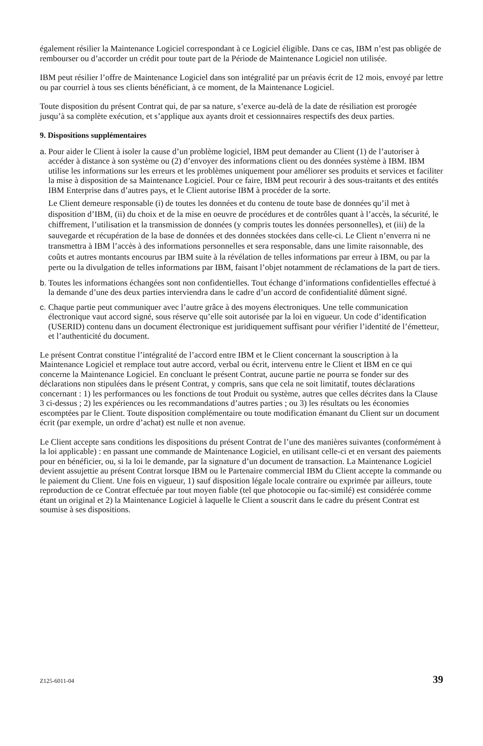également résilier la Maintenance Logiciel correspondant à ce Logiciel éligible. Dans ce cas, IBM n’est pas obligée de rembourser ou d’accorder un crédit pour toute part de la Période de Maintenance Logiciel non utilisée.
IBM peut résilier l’offre de Maintenance Logiciel dans son intégralité par un préavis écrit de 12 mois, envoyé par lettre ou par courriel à tous ses clients bénéficiant, à ce moment, de la Maintenance Logiciel.
Toute disposition du présent Contrat qui, de par sa nature, s’exerce au-delà de la date de résiliation est prorogée jusqu’à sa complète exécution, et s’applique aux ayants droit et cessionnaires respectifs des deux parties.
9. Dispositions supplémentaires
a.
Pour aider le Client à isoler la cause d’un problème logiciel, IBM peut demander au Client (1) de l’autoriser à accéder à distance à son système ou (2) d’envoyer des informations client ou des données système à IBM. IBM utilise les informations sur les erreurs et les problèmes uniquement pour améliorer ses produits et services et faciliter la mise à disposition de sa Maintenance Logiciel. Pour ce faire, IBM peut recourir à des sous-traitants et des entités IBM Enterprise dans d’autres pays, et le Client autorise IBM à procéder de la sorte.
Le Client demeure responsable (i) de toutes les données et du contenu de toute base de données qu’il met à disposition d’IBM, (ii) du choix et de la mise en oeuvre de procédures et de contrôles quant à l’accès, la sécurité, le chiffrement, l’utilisation et la transmission de données (y compris toutes les données personnelles), et (iii) de la sauvegarde et récupération de la base de données et des données stockées dans celle-ci. Le Client n’enverra ni ne transmettra à IBM l’accès à des informations personnelles et sera responsable, dans une limite raisonnable, des coûts et autres montants encourus par IBM suite à la révélation de telles informations par erreur à IBM, ou par la perte ou la divulgation de telles informations par IBM, faisant l’objet notamment de réclamations de la part de tiers.
b.
Toutes les informations échangées sont non confidentielles. Tout échange d’informations confidentielles effectué à la demande d’une des deux parties interviendra dans le cadre d’un accord de confidentialité dûment signé.
c.
Chaque partie peut communiquer avec l’autre grâce à des moyens électroniques. Une telle communication électronique vaut accord signé, sous réserve qu’elle soit autorisée par la loi en vigueur. Un code d’identification (USERID) contenu dans un document électronique est juridiquement suffisant pour vérifier l’identité de l’émetteur, et l’authenticité du document.
Le présent Contrat constitue l’intégralité de l’accord entre IBM et le Client concernant la souscription à la Maintenance Logiciel et remplace tout autre accord, verbal ou écrit, intervenu entre le Client et IBM en ce qui concerne la Maintenance Logiciel. En concluant le présent Contrat, aucune partie ne pourra se fonder sur des déclarations non stipulées dans le présent Contrat, y compris, sans que cela ne soit limitatif, toutes déclarations concernant : 1) les performances ou les fonctions de tout Produit ou système, autres que celles décrites dans la Clause 3 ci-dessus ; 2) les expériences ou les recommandations d’autres parties ; ou 3) les résultats ou les économies escomptées par le Client. Toute disposition complémentaire ou toute modification émanant du Client sur un document écrit (par exemple, un ordre d’achat) est nulle et non avenue.
Le Client accepte sans conditions les dispositions du présent Contrat de l’une des manières suivantes (conformément à la loi applicable) : en passant une commande de Maintenance Logiciel, en utilisant celle-ci et en versant des paiements pour en bénéficier, ou, si la loi le demande, par la signature d’un document de transaction. La Maintenance Logiciel devient assujettie au présent Contrat lorsque IBM ou le Partenaire commercial IBM du Client accepte la commande ou le paiement du Client. Une fois en vigueur, 1) sauf disposition légale locale contraire ou exprimée par ailleurs, toute reproduction de ce Contrat effectuée par tout moyen fiable (tel que photocopie ou fac-similé) est considérée comme étant un original et 2) la Maintenance Logiciel à laquelle le Client a souscrit dans le cadre du présent Contrat est soumise à ses dispositions.
Z125-6011-04 39